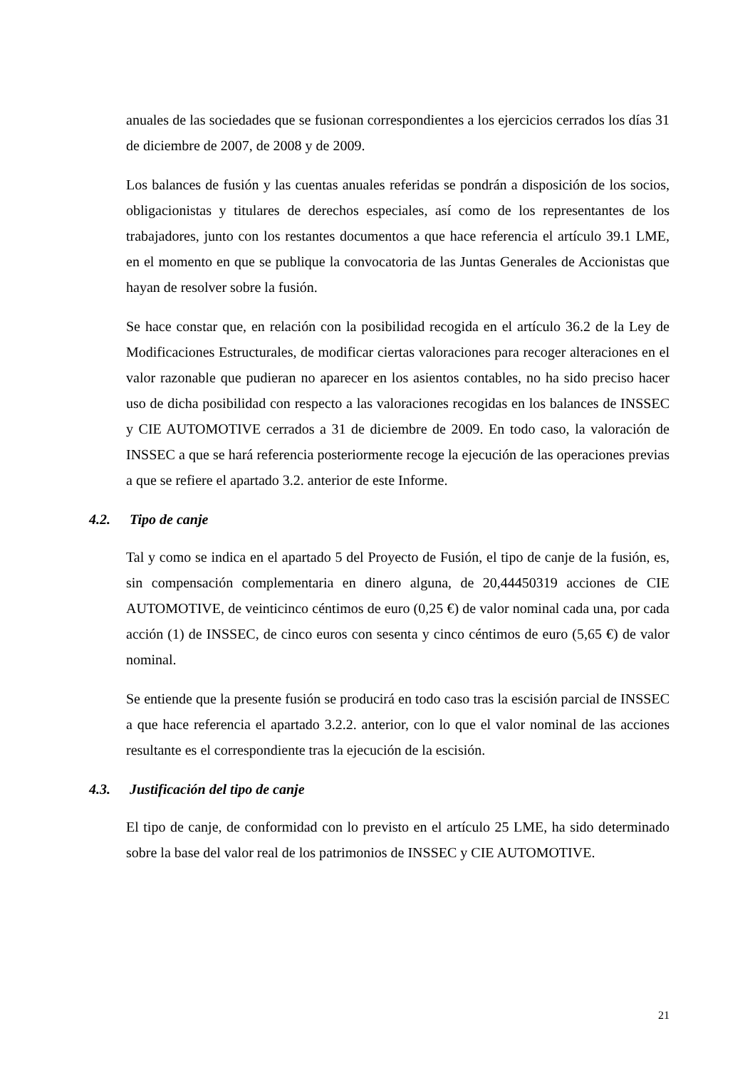anuales de las sociedades que se fusionan correspondientes a los ejercicios cerrados los días 31 de diciembre de 2007, de 2008 y de 2009.
Los balances de fusión y las cuentas anuales referidas se pondrán a disposición de los socios, obligacionistas y titulares de derechos especiales, así como de los representantes de los trabajadores, junto con los restantes documentos a que hace referencia el artículo 39.1 LME, en el momento en que se publique la convocatoria de las Juntas Generales de Accionistas que hayan de resolver sobre la fusión.
Se hace constar que, en relación con la posibilidad recogida en el artículo 36.2 de la Ley de Modificaciones Estructurales, de modificar ciertas valoraciones para recoger alteraciones en el valor razonable que pudieran no aparecer en los asientos contables, no ha sido preciso hacer uso de dicha posibilidad con respecto a las valoraciones recogidas en los balances de INSSEC y CIE AUTOMOTIVE cerrados a 31 de diciembre de 2009. En todo caso, la valoración de INSSEC a que se hará referencia posteriormente recoge la ejecución de las operaciones previas a que se refiere el apartado 3.2. anterior de este Informe.
4.2. Tipo de canje
Tal y como se indica en el apartado 5 del Proyecto de Fusión, el tipo de canje de la fusión, es, sin compensación complementaria en dinero alguna, de 20,44450319 acciones de CIE AUTOMOTIVE, de veinticinco céntimos de euro (0,25 €) de valor nominal cada una, por cada acción (1) de INSSEC, de cinco euros con sesenta y cinco céntimos de euro (5,65 €) de valor nominal.
Se entiende que la presente fusión se producirá en todo caso tras la escisión parcial de INSSEC a que hace referencia el apartado 3.2.2. anterior, con lo que el valor nominal de las acciones resultante es el correspondiente tras la ejecución de la escisión.
4.3. Justificación del tipo de canje
El tipo de canje, de conformidad con lo previsto en el artículo 25 LME, ha sido determinado sobre la base del valor real de los patrimonios de INSSEC y CIE AUTOMOTIVE.
21